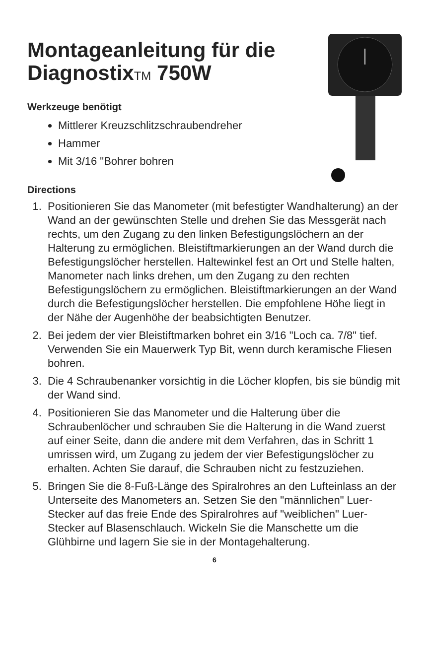Montageanleitung für die DiagnostixTM 750W
Werkzeuge benötigt
Mittlerer Kreuzschlitzschraubendreher
Hammer
Mit 3/16 "Bohrer bohren
Directions
1. Positionieren Sie das Manometer (mit befestigter Wandhalterung) an der Wand an der gewünschten Stelle und drehen Sie das Messgerät nach rechts, um den Zugang zu den linken Befestigungslöchern an der Halterung zu ermöglichen. Bleistiftmarkierungen an der Wand durch die Befestigungslöcher herstellen. Haltewinkel fest an Ort und Stelle halten, Manometer nach links drehen, um den Zugang zu den rechten Befestigungslöchern zu ermöglichen. Bleistiftmarkierungen an der Wand durch die Befestigungslöcher herstellen. Die empfohlene Höhe liegt in der Nähe der Augenhöhe der beabsichtigten Benutzer.
2. Bei jedem der vier Bleistiftmarken bohret ein 3/16 "Loch ca. 7/8" tief. Verwenden Sie ein Mauerwerk Typ Bit, wenn durch keramische Fliesen bohren.
3. Die 4 Schraubenanker vorsichtig in die Löcher klopfen, bis sie bündig mit der Wand sind.
4. Positionieren Sie das Manometer und die Halterung über die Schraubenlöcher und schrauben Sie die Halterung in die Wand zuerst auf einer Seite, dann die andere mit dem Verfahren, das in Schritt 1 umrissen wird, um Zugang zu jedem der vier Befestigungslöcher zu erhalten. Achten Sie darauf, die Schrauben nicht zu festzuziehen.
5. Bringen Sie die 8-Fuß-Länge des Spiralrohres an den Lufteinlass an der Unterseite des Manometers an. Setzen Sie den "männlichen" Luer-Stecker auf das freie Ende des Spiralrohres auf "weiblichen" Luer-Stecker auf Blasenschlauch. Wickeln Sie die Manschette um die Glühbirne und lagern Sie sie in der Montagehalterung.
6